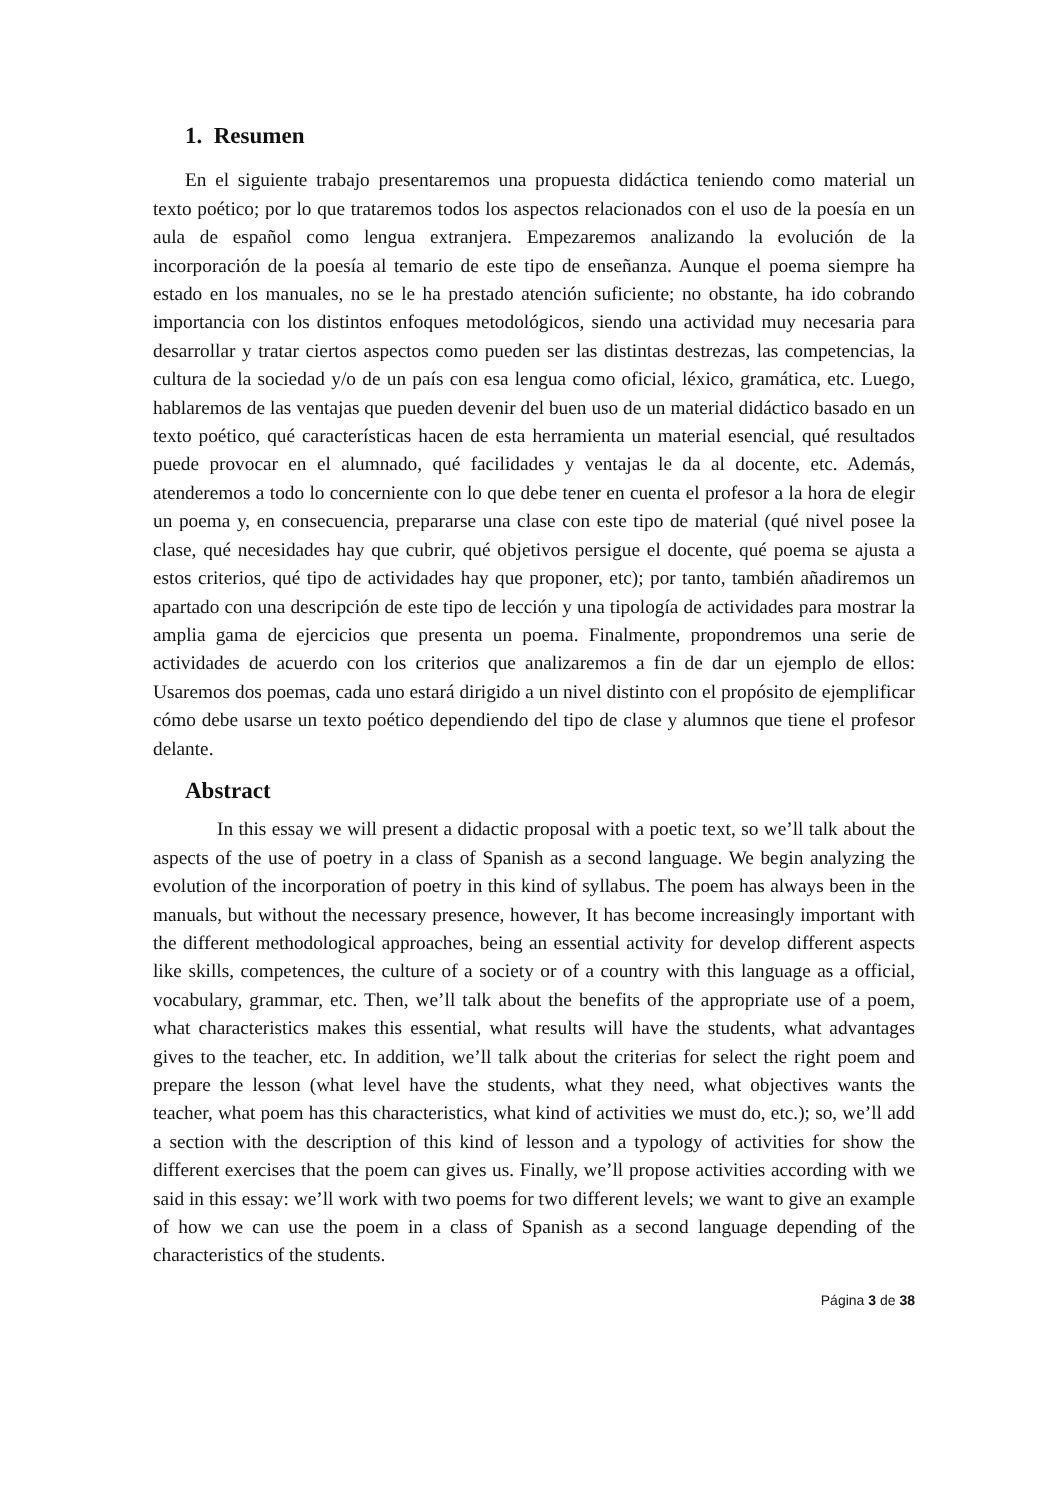1. Resumen
En el siguiente trabajo presentaremos una propuesta didáctica teniendo como material un texto poético; por lo que trataremos todos los aspectos relacionados con el uso de la poesía en un aula de español como lengua extranjera. Empezaremos analizando la evolución de la incorporación de la poesía al temario de este tipo de enseñanza. Aunque el poema siempre ha estado en los manuales, no se le ha prestado atención suficiente; no obstante, ha ido cobrando importancia con los distintos enfoques metodológicos, siendo una actividad muy necesaria para desarrollar y tratar ciertos aspectos como pueden ser las distintas destrezas, las competencias, la cultura de la sociedad y/o de un país con esa lengua como oficial, léxico, gramática, etc. Luego, hablaremos de las ventajas que pueden devenir del buen uso de un material didáctico basado en un texto poético, qué características hacen de esta herramienta un material esencial, qué resultados puede provocar en el alumnado, qué facilidades y ventajas le da al docente, etc. Además, atenderemos a todo lo concerniente con lo que debe tener en cuenta el profesor a la hora de elegir un poema y, en consecuencia, prepararse una clase con este tipo de material (qué nivel posee la clase, qué necesidades hay que cubrir, qué objetivos persigue el docente, qué poema se ajusta a estos criterios, qué tipo de actividades hay que proponer, etc); por tanto, también añadiremos un apartado con una descripción de este tipo de lección y una tipología de actividades para mostrar la amplia gama de ejercicios que presenta un poema. Finalmente, propondremos una serie de actividades de acuerdo con los criterios que analizaremos a fin de dar un ejemplo de ellos: Usaremos dos poemas, cada uno estará dirigido a un nivel distinto con el propósito de ejemplificar cómo debe usarse un texto poético dependiendo del tipo de clase y alumnos que tiene el profesor delante.
Abstract
In this essay we will present a didactic proposal with a poetic text, so we’ll talk about the aspects of the use of poetry in a class of Spanish as a second language. We begin analyzing the evolution of the incorporation of poetry in this kind of syllabus. The poem has always been in the manuals, but without the necessary presence, however, It has become increasingly important with the different methodological approaches, being an essential activity for develop different aspects like skills, competences, the culture of a society or of a country with this language as a official, vocabulary, grammar, etc. Then, we’ll talk about the benefits of the appropriate use of a poem, what characteristics makes this essential, what results will have the students, what advantages gives to the teacher, etc. In addition, we’ll talk about the criterias for select the right poem and prepare the lesson (what level have the students, what they need, what objectives wants the teacher, what poem has this characteristics, what kind of activities we must do, etc.); so, we’ll add a section with the description of this kind of lesson and a typology of activities for show the different exercises that the poem can gives us. Finally, we’ll propose activities according with we said in this essay: we’ll work with two poems for two different levels; we want to give an example of how we can use the poem in a class of Spanish as a second language depending of the characteristics of the students.
Página 3 de 38